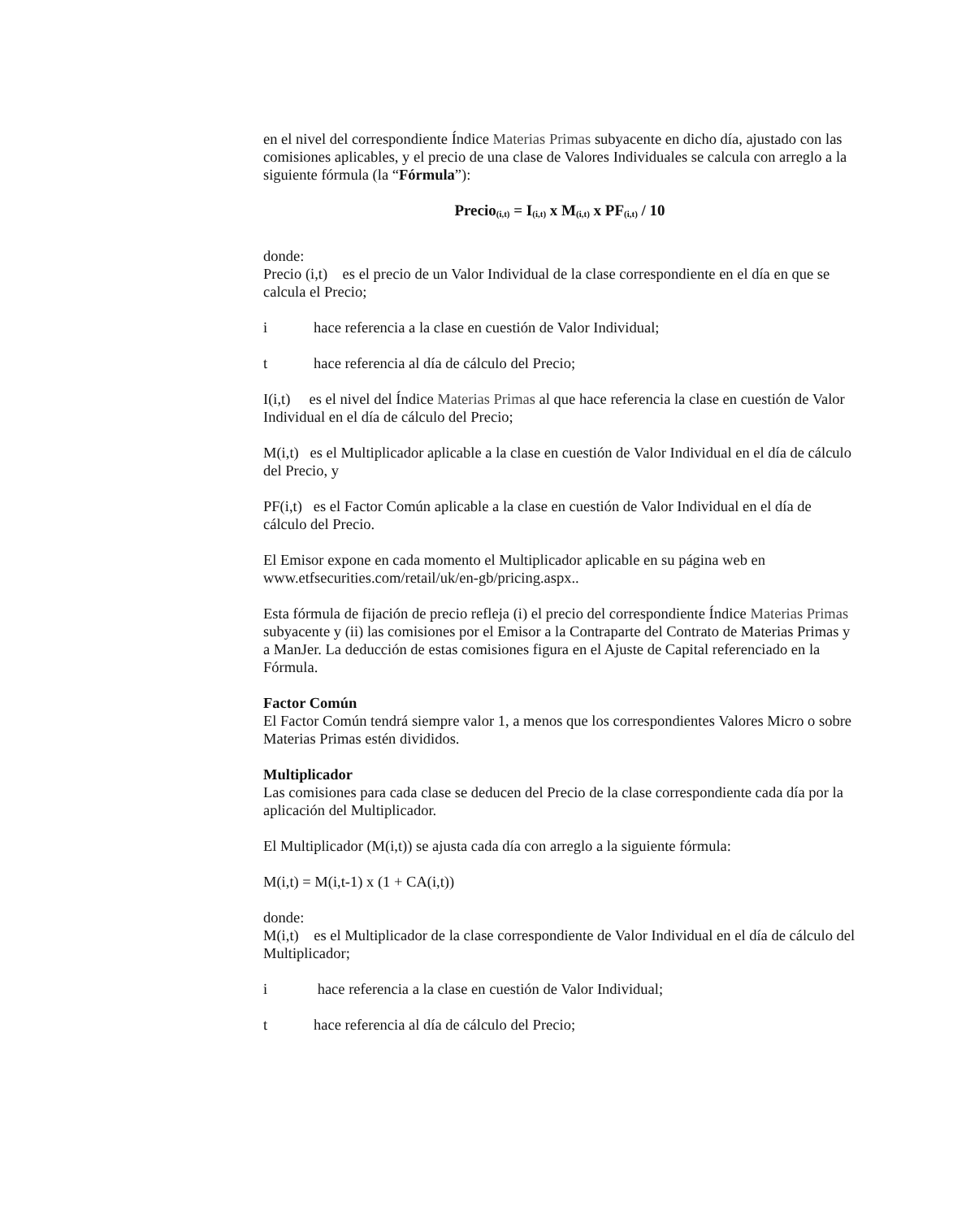en el nivel del correspondiente Índice Materias Primas subyacente en dicho día, ajustado con las comisiones aplicables, y el precio de una clase de Valores Individuales se calcula con arreglo a la siguiente fórmula (la “Fórmula”):
Precio<sub>(i,t)</sub> = I<sub>(i,t)</sub> x M<sub>(i,t)</sub> x PF<sub>(i,t)</sub> / 10
donde:
Precio (i,t) es el precio de un Valor Individual de la clase correspondiente en el día en que se calcula el Precio;
i hace referencia a la clase en cuestión de Valor Individual;
t hace referencia al día de cálculo del Precio;
I(i,t) es el nivel del Índice Materias Primas al que hace referencia la clase en cuestión de Valor Individual en el día de cálculo del Precio;
M(i,t) es el Multiplicador aplicable a la clase en cuestión de Valor Individual en el día de cálculo del Precio, y
PF(i,t) es el Factor Común aplicable a la clase en cuestión de Valor Individual en el día de cálculo del Precio.
El Emisor expone en cada momento el Multiplicador aplicable en su página web en www.etfsecurities.com/retail/uk/en-gb/pricing.aspx..
Esta fórmula de fijación de precio refleja (i) el precio del correspondiente Índice Materias Primas subyacente y (ii) las comisiones por el Emisor a la Contraparte del Contrato de Materias Primas y a ManJer. La deducción de estas comisiones figura en el Ajuste de Capital referenciado en la Fórmula.
Factor Común
El Factor Común tendrá siempre valor 1, a menos que los correspondientes Valores Micro o sobre Materias Primas estén divididos.
Multiplicador
Las comisiones para cada clase se deducen del Precio de la clase correspondiente cada día por la aplicación del Multiplicador.
El Multiplicador (M(i,t)) se ajusta cada día con arreglo a la siguiente fórmula:
M(i,t) = M(i,t-1) x (1 + CA(i,t))
donde:
M(i,t) es el Multiplicador de la clase correspondiente de Valor Individual en el día de cálculo del Multiplicador;
i hace referencia a la clase en cuestión de Valor Individual;
t hace referencia al día de cálculo del Precio;